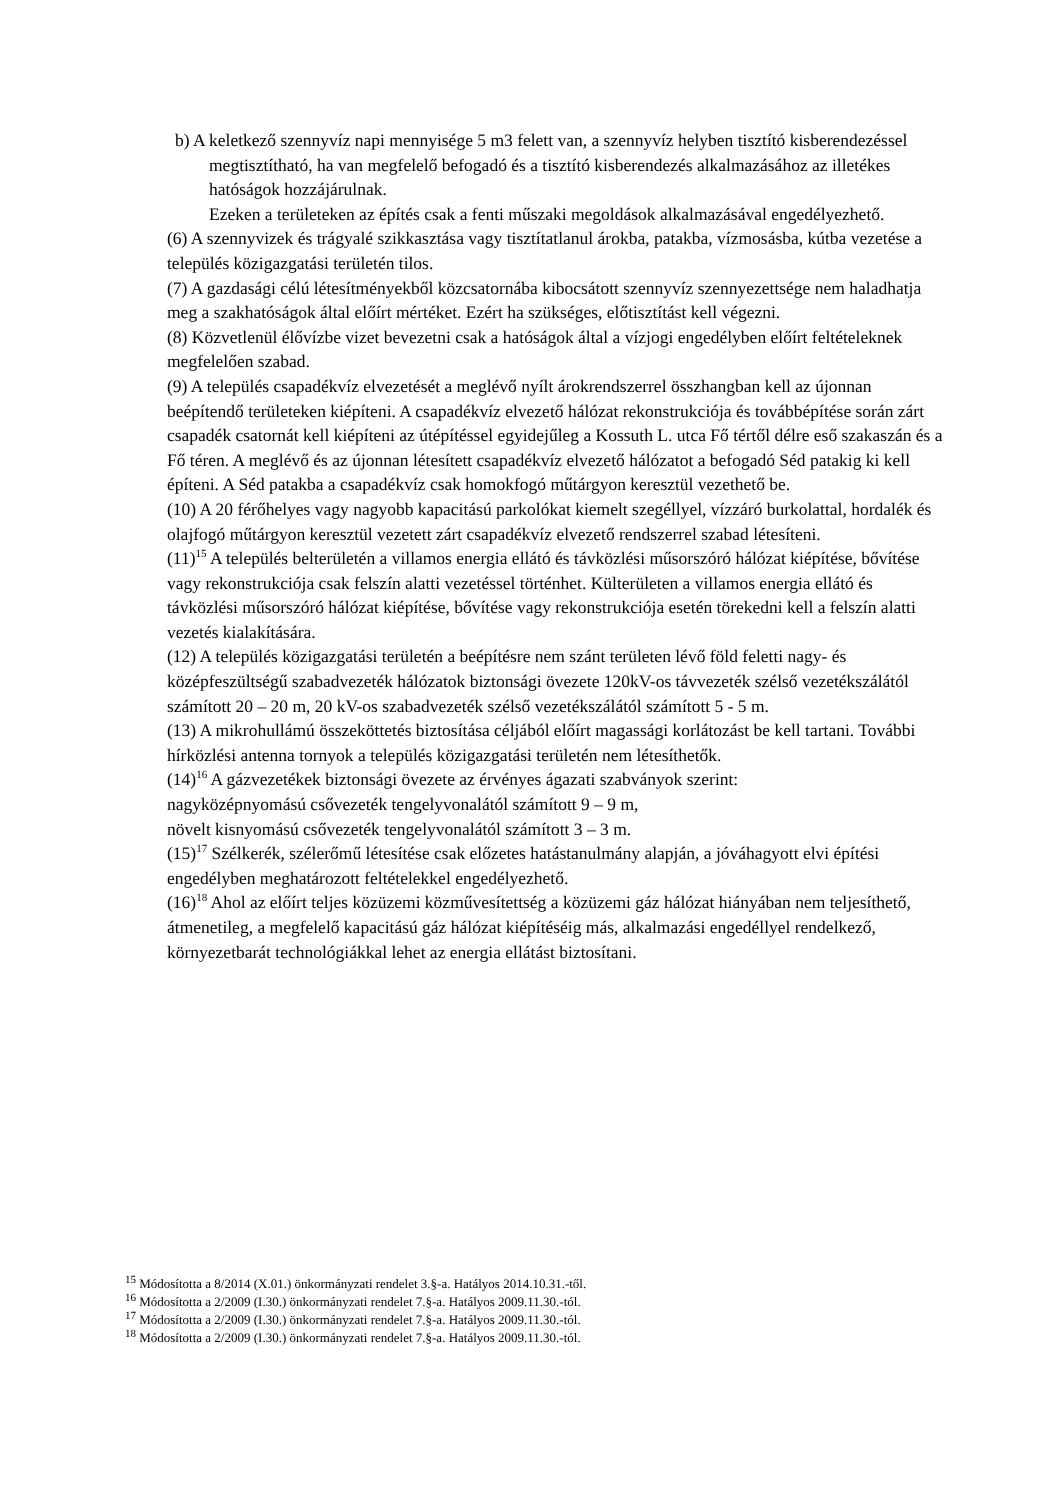b) A keletkező szennyvíz napi mennyisége 5 m3 felett van, a szennyvíz helyben tisztító kisberendezéssel megtisztítható, ha van megfelelő befogadó és a tisztító kisberendezés alkalmazásához az illetékes hatóságok hozzájárulnak.
Ezeken a területeken az építés csak a fenti műszaki megoldások alkalmazásával engedélyezhető.
(6) A szennyvizek és trágyalé szikkasztása vagy tisztítatlanul árokba, patakba, vízmosásba, kútba vezetése a település közigazgatási területén tilos.
(7) A gazdasági célú létesítményekből közcsatornába kibocsátott szennyvíz szennyezettsége nem haladhatja meg a szakhatóságok által előírt mértéket. Ezért ha szükséges, előtisztítást kell végezni.
(8) Közvetlenül élővízbe vizet bevezetni csak a hatóságok által a vízjogi engedélyben előírt feltételeknek megfelelően szabad.
(9) A település csapadékvíz elvezetését a meglévő nyílt árokrendszerrel összhangban kell az újonnan beépítendő területeken kiépíteni. A csapadékvíz elvezető hálózat rekonstrukciója és továbbépítése során zárt csapadék csatornát kell kiépíteni az útépítéssel egyidejűleg a Kossuth L. utca Fő tértől délre eső szakaszán és a Fő téren. A meglévő és az újonnan létesített csapadékvíz elvezető hálózatot a befogadó Séd patakig ki kell építeni. A Séd patakba a csapadékvíz csak homokfogó műtárgyon keresztül vezethető be.
(10) A 20 férőhelyes vagy nagyobb kapacitású parkolókat kiemelt szegéllyel, vízzáró burkolattal, hordalék és olajfogó műtárgyon keresztül vezetett zárt csapadékvíz elvezető rendszerrel szabad létesíteni.
(11)<sup>15</sup> A település belterületén a villamos energia ellátó és távközlési műsorszóró hálózat kiépítése, bővítése vagy rekonstrukciója csak felszín alatti vezetéssel történhet. Külterületen a villamos energia ellátó és távközlési műsorszóró hálózat kiépítése, bővítése vagy rekonstrukciója esetén törekedni kell a felszín alatti vezetés kialakítására.
(12) A település közigazgatási területén a beépítésre nem szánt területen lévő föld feletti nagy- és középfeszültségű szabadvezeték hálózatok biztonsági övezete 120kV-os távvezeték szélső vezetékszálától számított 20 – 20 m, 20 kV-os szabadvezeték szélső vezetékszálától számított 5 - 5 m.
(13) A mikrohullámú összeköttetés biztosítása céljából előírt magassági korlátozást be kell tartani. További hírközlési antenna tornyok a település közigazgatási területén nem létesíthetők.
(14)<sup>16</sup> A gázvezetékek biztonsági övezete az érvényes ágazati szabványok szerint:
nagyközépnyomású csővezeték tengelyvonalától számított 9 – 9 m,
növelt kisnyomású csővezeték tengelyvonalától számított 3 – 3 m.
(15)<sup>17</sup> Szélkerék, szélerőmű létesítése csak előzetes hatástanulmány alapján, a jóváhagyott elvi építési engedélyben meghatározott feltételekkel engedélyezhető.
(16)<sup>18</sup> Ahol az előírt teljes közüzemi közművesítettség a közüzemi gáz hálózat hiányában nem teljesíthető, átmenetileg, a megfelelő kapacitású gáz hálózat kiépítéséig más, alkalmazási engedéllyel rendelkező, környezetbarát technológiákkal lehet az energia ellátást biztosítani.
<sup>15</sup> Módosította a 8/2014 (X.01.) önkormányzati rendelet 3.§-a. Hatályos 2014.10.31.-től.
<sup>16</sup> Módosította a 2/2009 (I.30.) önkormányzati rendelet 7.§-a. Hatályos 2009.11.30.-tól.
<sup>17</sup> Módosította a 2/2009 (I.30.) önkormányzati rendelet 7.§-a. Hatályos 2009.11.30.-tól.
<sup>18</sup> Módosította a 2/2009 (I.30.) önkormányzati rendelet 7.§-a. Hatályos 2009.11.30.-tól.